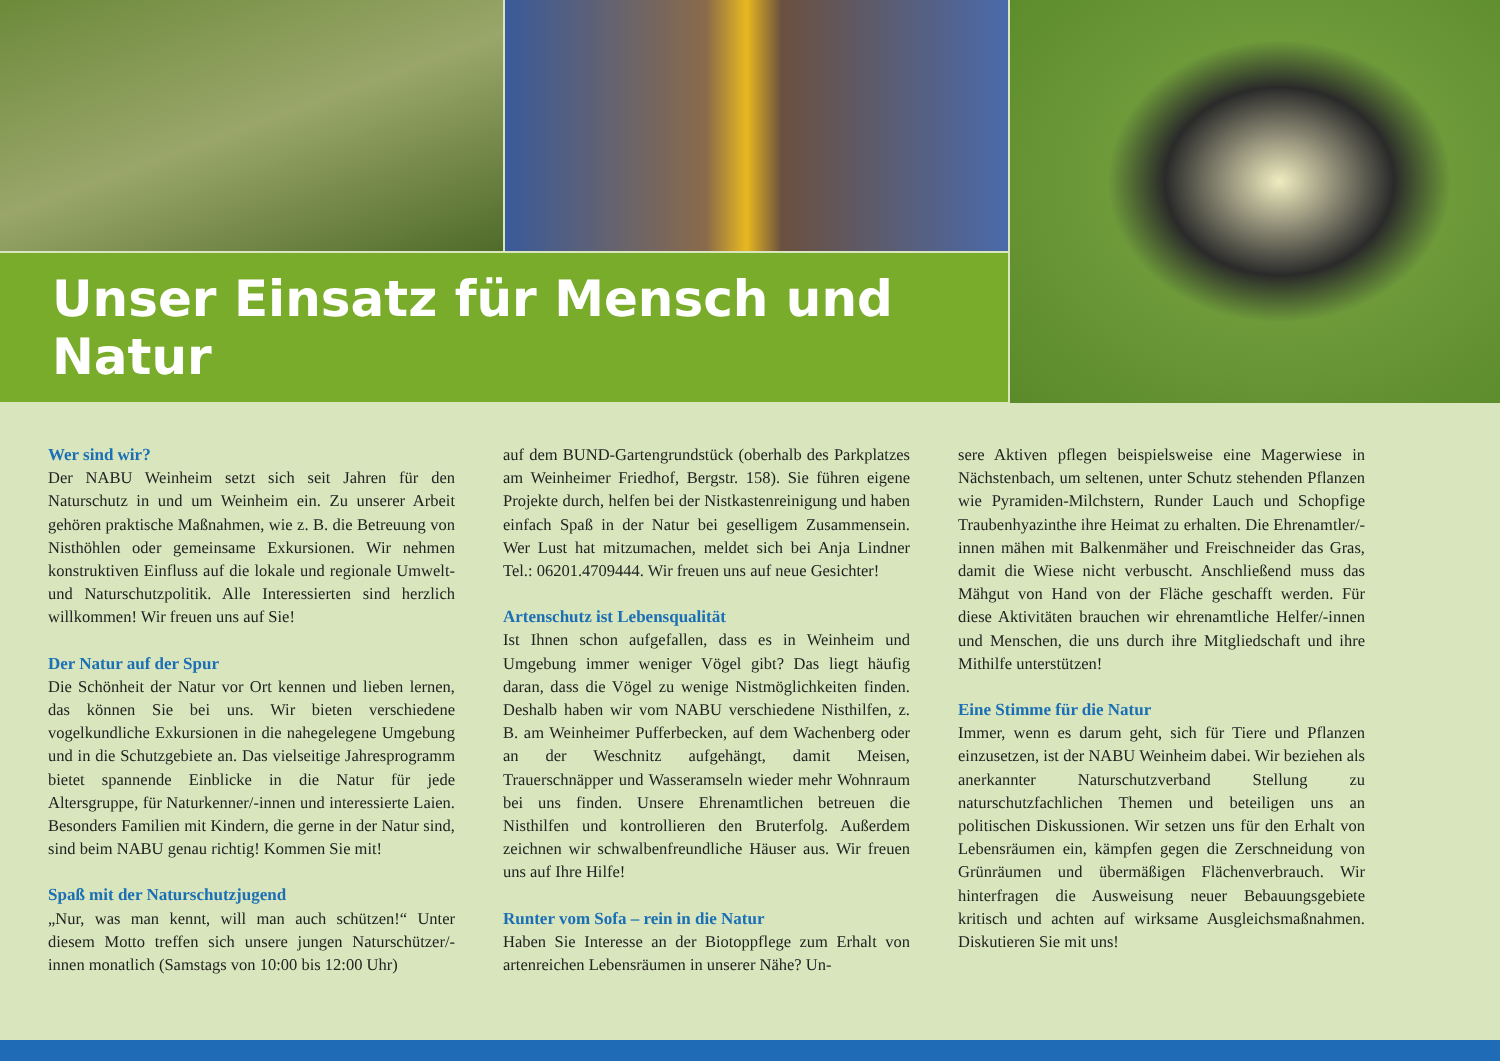Unser Einsatz für Mensch und Natur
Wer sind wir?
Der NABU Weinheim setzt sich seit Jahren für den Naturschutz in und um Weinheim ein. Zu unserer Arbeit gehören praktische Maßnahmen, wie z. B. die Betreuung von Nisthöhlen oder gemeinsame Exkursionen. Wir nehmen konstruktiven Einfluss auf die lokale und regionale Umwelt- und Naturschutzpolitik. Alle Interessierten sind herzlich willkommen! Wir freuen uns auf Sie!
Der Natur auf der Spur
Die Schönheit der Natur vor Ort kennen und lieben lernen, das können Sie bei uns. Wir bieten verschiedene vogelkundliche Exkursionen in die nahegelegene Umgebung und in die Schutzgebiete an. Das vielseitige Jahresprogramm bietet spannende Einblicke in die Natur für jede Altersgruppe, für Naturkenner/-innen und interessierte Laien. Besonders Familien mit Kindern, die gerne in der Natur sind, sind beim NABU genau richtig! Kommen Sie mit!
Spaß mit der Naturschutzjugend
„Nur, was man kennt, will man auch schützen!“ Unter diesem Motto treffen sich unsere jungen Naturschützer/-innen monatlich (Samstags von 10:00 bis 12:00 Uhr)
auf dem BUND-Gartengrundstück (oberhalb des Parkplatzes am Weinheimer Friedhof, Bergstr. 158). Sie führen eigene Projekte durch, helfen bei der Nistkastenreinigung und haben einfach Spaß in der Natur bei geselligem Zusammensein. Wer Lust hat mitzumachen, meldet sich bei Anja Lindner Tel.: 06201.4709444. Wir freuen uns auf neue Gesichter!
Artenschutz ist Lebensqualität
Ist Ihnen schon aufgefallen, dass es in Weinheim und Umgebung immer weniger Vögel gibt? Das liegt häufig daran, dass die Vögel zu wenige Nistmöglichkeiten finden. Deshalb haben wir vom NABU verschiedene Nisthilfen, z. B. am Weinheimer Pufferbecken, auf dem Wachenberg oder an der Weschnitz aufgehängt, damit Meisen, Trauerschnäpper und Wasseramseln wieder mehr Wohnraum bei uns finden. Unsere Ehrenamtlichen betreuen die Nisthilfen und kontrollieren den Bruterfolg. Außerdem zeichnen wir schwalbenfreundliche Häuser aus. Wir freuen uns auf Ihre Hilfe!
Runter vom Sofa – rein in die Natur
Haben Sie Interesse an der Biotoppflege zum Erhalt von artenreichen Lebensräumen in unserer Nähe? Un-
sere Aktiven pflegen beispielsweise eine Magerwiese in Nächstenbach, um seltenen, unter Schutz stehenden Pflanzen wie Pyramiden-Milchstern, Runder Lauch und Schopfige Traubenhyazinthe ihre Heimat zu erhalten. Die Ehrenamtler/-innen mähen mit Balkenmäher und Freischneider das Gras, damit die Wiese nicht verbuscht. Anschließend muss das Mähgut von Hand von der Fläche geschafft werden. Für diese Aktivitäten brauchen wir ehrenamtliche Helfer/-innen und Menschen, die uns durch ihre Mitgliedschaft und ihre Mithilfe unterstützen!
Eine Stimme für die Natur
Immer, wenn es darum geht, sich für Tiere und Pflanzen einzusetzen, ist der NABU Weinheim dabei. Wir beziehen als anerkannter Naturschutzverband Stellung zu naturschutzfachlichen Themen und beteiligen uns an politischen Diskussionen. Wir setzen uns für den Erhalt von Lebensräumen ein, kämpfen gegen die Zerschneidung von Grünräumen und übermäßigen Flächenverbrauch. Wir hinterfragen die Ausweisung neuer Bebauungsgebiete kritisch und achten auf wirksame Ausgleichsmaßnahmen. Diskutieren Sie mit uns!